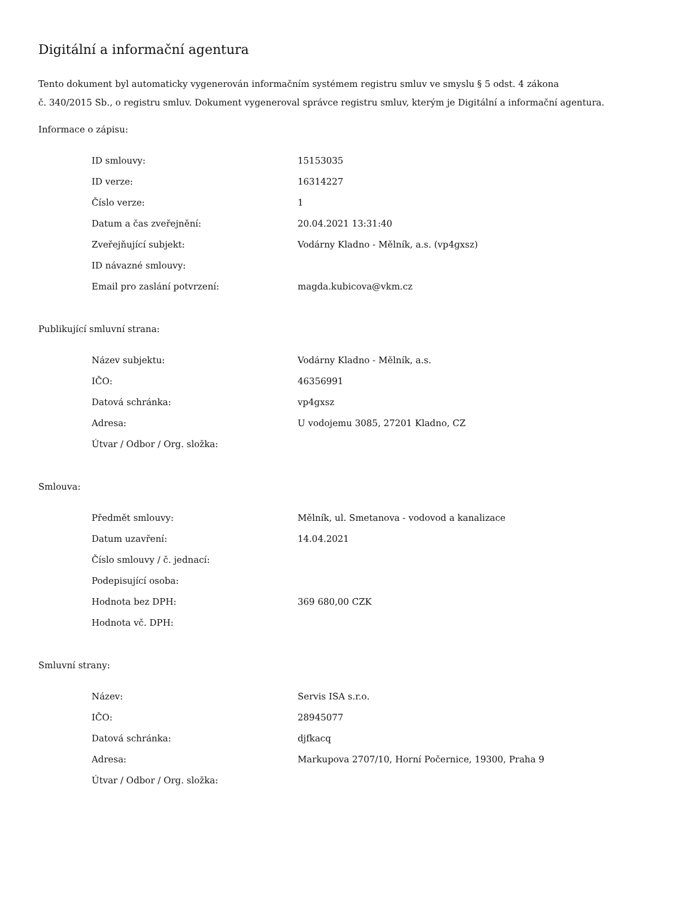Digitální a informační agentura
Tento dokument byl automaticky vygenerován informačním systémem registru smluv ve smyslu § 5 odst. 4 zákona
č. 340/2015 Sb., o registru smluv. Dokument vygeneroval správce registru smluv, kterým je Digitální a informační agentura.
Informace o zápisu:
| ID smlouvy: | 15153035 |
| ID verze: | 16314227 |
| Číslo verze: | 1 |
| Datum a čas zveřejnění: | 20.04.2021 13:31:40 |
| Zveřejňující subjekt: | Vodárny Kladno - Mělník, a.s. (vp4gxsz) |
| ID návazné smlouvy: | |
| Email pro zaslání potvrzení: | magda.kubicova@vkm.cz |
Publikující smluvní strana:
| Název subjektu: | Vodárny Kladno - Mělník, a.s. |
| IČO: | 46356991 |
| Datová schránka: | vp4gxsz |
| Adresa: | U vodojemu 3085, 27201 Kladno, CZ |
| Útvar / Odbor / Org. složka: | |
Smlouva:
| Předmět smlouvy: | Mělník, ul. Smetanova - vodovod a kanalizace |
| Datum uzavření: | 14.04.2021 |
| Číslo smlouvy / č. jednací: | |
| Podepisující osoba: | |
| Hodnota bez DPH: | 369 680,00 CZK |
| Hodnota vč. DPH: | |
Smluvní strany:
| Název: | Servis ISA s.r.o. |
| IČO: | 28945077 |
| Datová schránka: | djfkacq |
| Adresa: | Markupova 2707/10, Horní Počernice, 19300, Praha 9 |
| Útvar / Odbor / Org. složka: | |